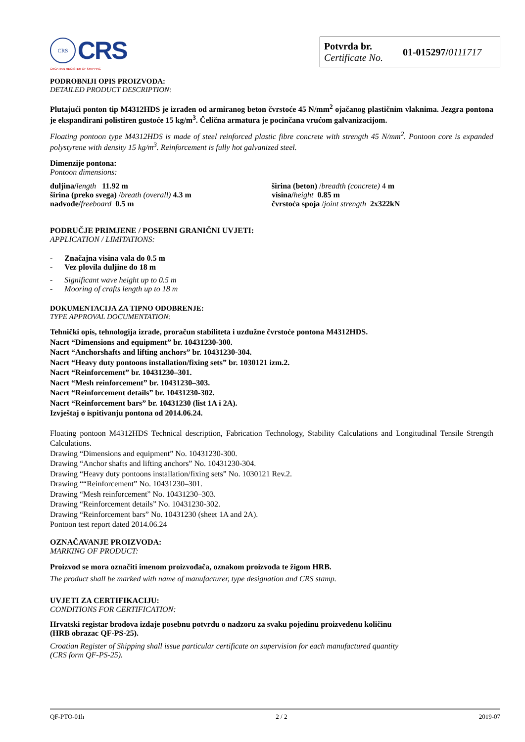CRS
CRS
CROATIAN REGISTER OF SHIPPING
Potvrda br.
Certificate No.
01-015297/0111717
PODROBNIJI OPIS PROIZVODA:
DETAILED PRODUCT DESCRIPTION:
Plutajući ponton tip M4312HDS je izrađen od armiranog beton čvrstoće 45 N/mm<sup>2</sup> ojačanog plastičnim vlaknima. Jezgra pontona je ekspandirani polistiren gustoće 15 kg/m<sup>3</sup>. Čelična armatura je pocinčana vrućom galvanizacijom.
Floating pontoon type M4312HDS is made of steel reinforced plastic fibre concrete with strength 45 N/mm<sup>2</sup>. Pontoon core is expanded polystyrene with density 15 kg/m<sup>3</sup>. Reinforcement is fully hot galvanized steel.
Dimenzije pontona:
Pontoon dimensions:
duljina/length 11.92 m
širina (preko svega) /breath (overall) 4.3 m
nadvođe/freeboard 0.5 m
širina (beton) /breadth (concrete) 4 m
visina/height 0.85 m
čvrstoća spoja /joint strength 2x322kN
PODRUČJE PRIMJENE / POSEBNI GRANIČNI UVJETI:
APPLICATION / LIMITATIONS:
- Značajna visina vala do 0.5 m
- Vez plovila duljine do 18 m
- Significant wave height up to 0.5 m
- Mooring of crafts length up to 18 m
DOKUMENTACIJA ZA TIPNO ODOBRENJE:
TYPE APPROVAL DOCUMENTATION:
Tehnički opis, tehnologija izrade, proračun stabiliteta i uzdužne čvrstoće pontona M4312HDS.
Nacrt “Dimensions and equipment” br. 10431230-300.
Nacrt “Anchorshafts and lifting anchors” br. 10431230-304.
Nacrt “Heavy duty pontoons installation/fixing sets” br. 1030121 izm.2.
Nacrt “Reinforcement” br. 10431230–301.
Nacrt “Mesh reinforcement” br. 10431230–303.
Nacrt “Reinforcement details” br. 10431230-302.
Nacrt “Reinforcement bars” br. 10431230 (list 1A i 2A).
Izvještaj o ispitivanju pontona od 2014.06.24.
Floating pontoon M4312HDS Technical description, Fabrication Technology, Stability Calculations and Longitudinal Tensile Strength Calculations.
Drawing “Dimensions and equipment” No. 10431230-300.
Drawing “Anchor shafts and lifting anchors” No. 10431230-304.
Drawing “Heavy duty pontoons installation/fixing sets” No. 1030121 Rev.2.
Drawing ““Reinforcement” No. 10431230–301.
Drawing “Mesh reinforcement” No. 10431230–303.
Drawing “Reinforcement details” No. 10431230-302.
Drawing “Reinforcement bars” No. 10431230 (sheet 1A and 2A).
Pontoon test report dated 2014.06.24
OZNAČAVANJE PROIZVODA:
MARKING OF PRODUCT:
Proizvod se mora označiti imenom proizvođača, oznakom proizvoda te žigom HRB.
The product shall be marked with name of manufacturer, type designation and CRS stamp.
UVJETI ZA CERTIFIKACIJU:
CONDITIONS FOR CERTIFICATION:
Hrvatski registar brodova izdaje posebnu potvrdu o nadzoru za svaku pojedinu proizvedenu količinu
(HRB obrazac QF-PS-25).
Croatian Register of Shipping shall issue particular certificate on supervision for each manufactured quantity
(CRS form QF-PS-25).
QF-PTO-01h 2 / 2 2019-07